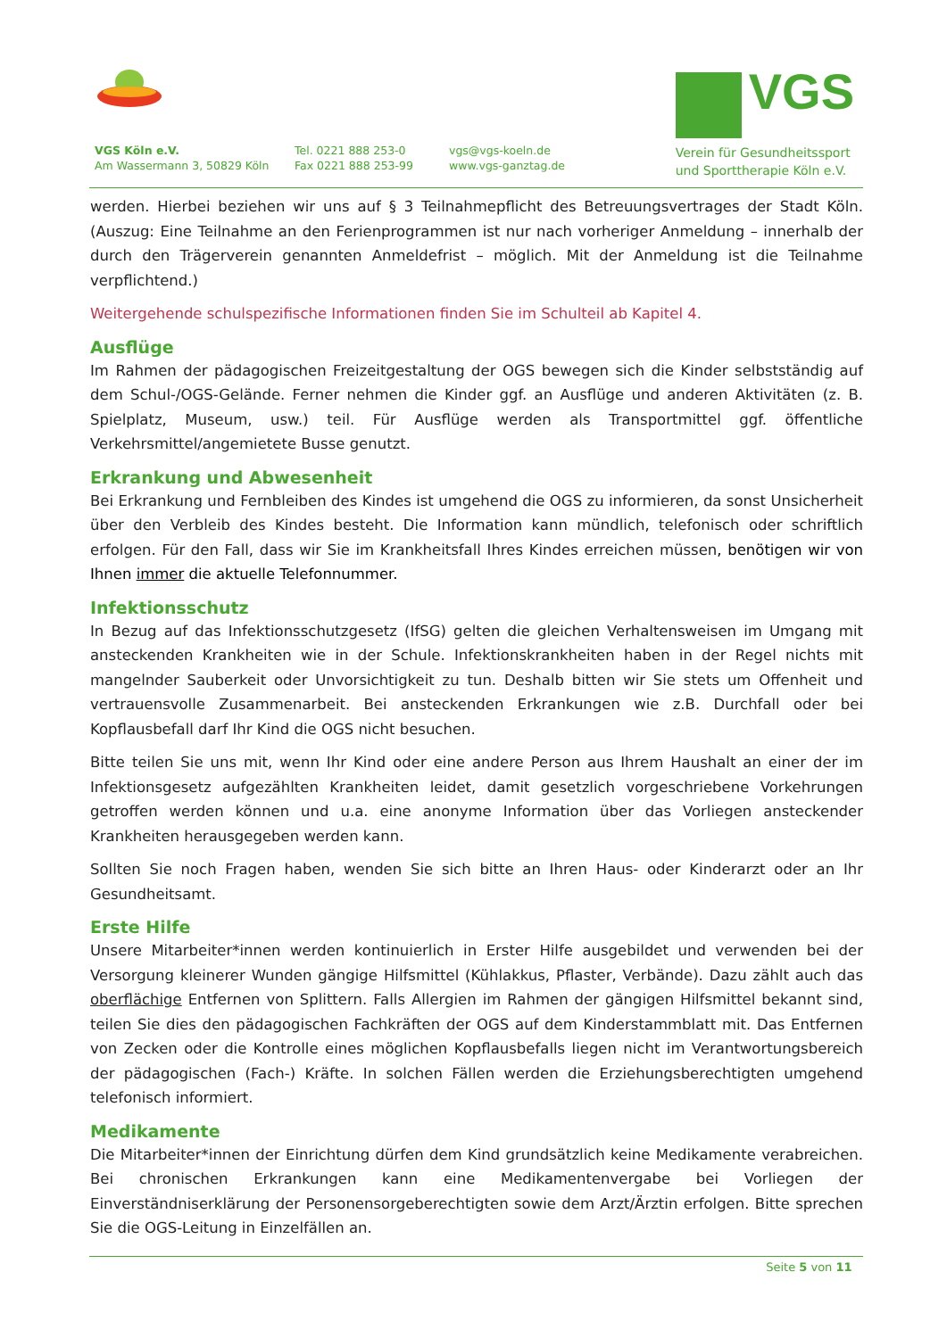VGS Köln e.V.
Am Wassermann 3, 50829 Köln
Tel. 0221 888 253-0
Fax 0221 888 253-99
vgs@vgs-koeln.de
www.vgs-ganztag.de
VGS
Verein für Gesundheitssport
und Sporttherapie Köln e.V.
werden. Hierbei beziehen wir uns auf § 3 Teilnahmepflicht des Betreuungsvertrages der Stadt Köln. (Auszug: Eine Teilnahme an den Ferienprogrammen ist nur nach vorheriger Anmeldung – innerhalb der durch den Trägerverein genannten Anmeldefrist – möglich. Mit der Anmeldung ist die Teilnahme verpflichtend.)
Weitergehende schulspezifische Informationen finden Sie im Schulteil ab Kapitel 4.
Ausflüge
Im Rahmen der pädagogischen Freizeitgestaltung der OGS bewegen sich die Kinder selbstständig auf dem Schul-/OGS-Gelände. Ferner nehmen die Kinder ggf. an Ausflüge und anderen Aktivitäten (z. B. Spielplatz, Museum, usw.) teil. Für Ausflüge werden als Transportmittel ggf. öffentliche Verkehrsmittel/angemietete Busse genutzt.
Erkrankung und Abwesenheit
Bei Erkrankung und Fernbleiben des Kindes ist umgehend die OGS zu informieren, da sonst Unsicherheit über den Verbleib des Kindes besteht. Die Information kann mündlich, telefonisch oder schriftlich erfolgen. Für den Fall, dass wir Sie im Krankheitsfall Ihres Kindes erreichen müssen, benötigen wir von Ihnen immer die aktuelle Telefonnummer.
Infektionsschutz
In Bezug auf das Infektionsschutzgesetz (IfSG) gelten die gleichen Verhaltensweisen im Umgang mit ansteckenden Krankheiten wie in der Schule. Infektionskrankheiten haben in der Regel nichts mit mangelnder Sauberkeit oder Unvorsichtigkeit zu tun. Deshalb bitten wir Sie stets um Offenheit und vertrauensvolle Zusammenarbeit. Bei ansteckenden Erkrankungen wie z.B. Durchfall oder bei Kopflausbefall darf Ihr Kind die OGS nicht besuchen.
Bitte teilen Sie uns mit, wenn Ihr Kind oder eine andere Person aus Ihrem Haushalt an einer der im Infektionsgesetz aufgezählten Krankheiten leidet, damit gesetzlich vorgeschriebene Vorkehrungen getroffen werden können und u.a. eine anonyme Information über das Vorliegen ansteckender Krankheiten herausgegeben werden kann.
Sollten Sie noch Fragen haben, wenden Sie sich bitte an Ihren Haus- oder Kinderarzt oder an Ihr Gesundheitsamt.
Erste Hilfe
Unsere Mitarbeiter*innen werden kontinuierlich in Erster Hilfe ausgebildet und verwenden bei der Versorgung kleinerer Wunden gängige Hilfsmittel (Kühlakkus, Pflaster, Verbände). Dazu zählt auch das oberflächige Entfernen von Splittern. Falls Allergien im Rahmen der gängigen Hilfsmittel bekannt sind, teilen Sie dies den pädagogischen Fachkräften der OGS auf dem Kinderstammblatt mit. Das Entfernen von Zecken oder die Kontrolle eines möglichen Kopflausbefalls liegen nicht im Verantwortungsbereich der pädagogischen (Fach-) Kräfte. In solchen Fällen werden die Erziehungsberechtigten umgehend telefonisch informiert.
Medikamente
Die Mitarbeiter*innen der Einrichtung dürfen dem Kind grundsätzlich keine Medikamente verabreichen. Bei chronischen Erkrankungen kann eine Medikamentenvergabe bei Vorliegen der Einverständniserklärung der Personensorgeberechtigten sowie dem Arzt/Ärztin erfolgen. Bitte sprechen Sie die OGS-Leitung in Einzelfällen an.
Seite 5 von 11